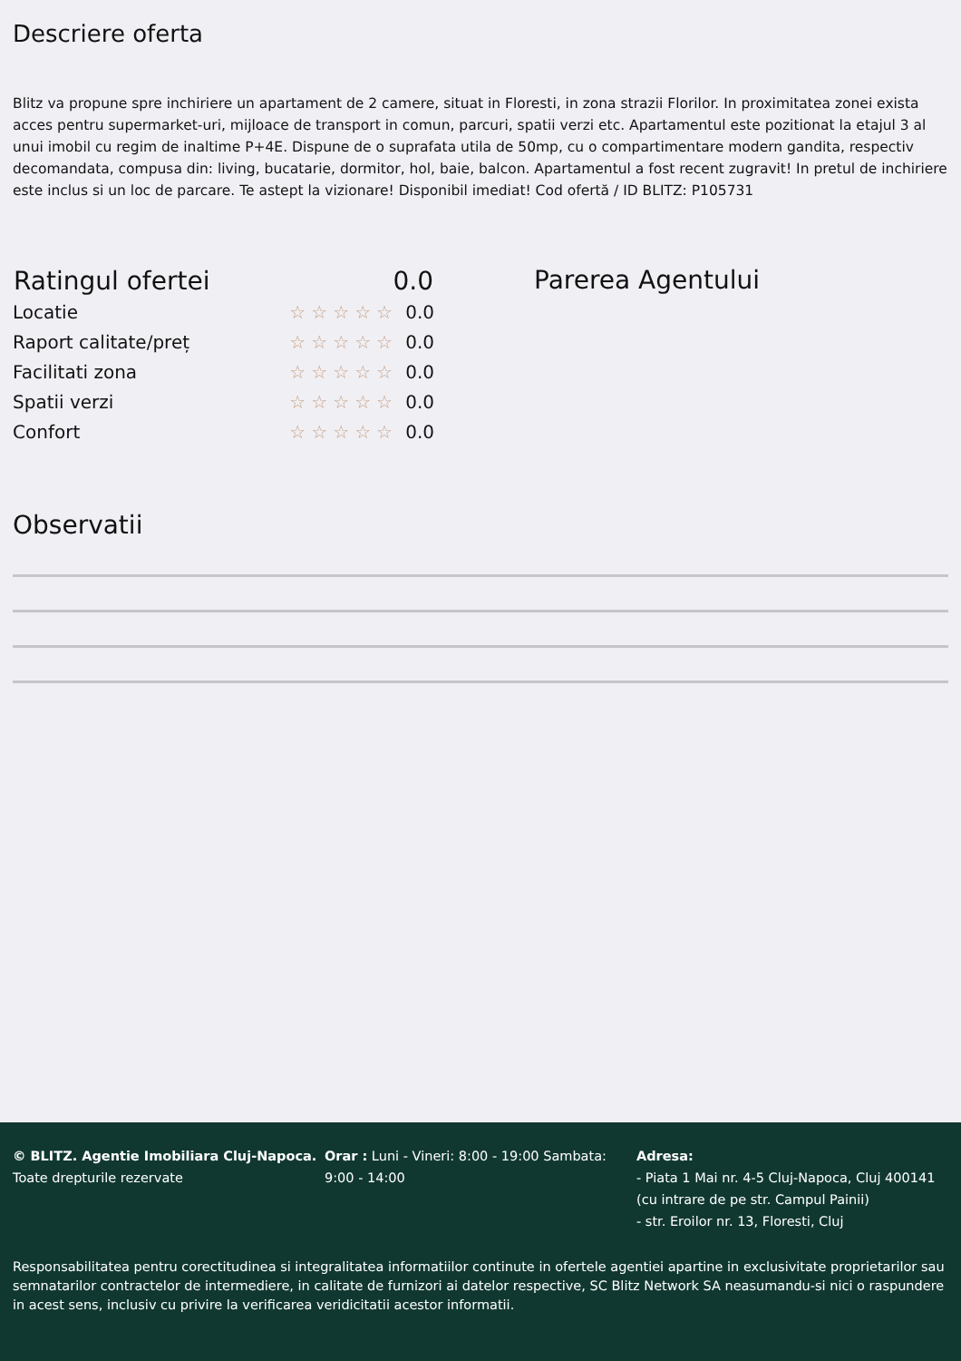Descriere oferta
Blitz va propune spre inchiriere un apartament de 2 camere, situat in Floresti, in zona strazii Florilor. In proximitatea zonei exista acces pentru supermarket-uri, mijloace de transport in comun, parcuri, spatii verzi etc. Apartamentul este pozitionat la etajul 3 al unui imobil cu regim de inaltime P+4E. Dispune de o suprafata utila de 50mp, cu o compartimentare modern gandita, respectiv decomandata, compusa din: living, bucatarie, dormitor, hol, baie, balcon. Apartamentul a fost recent zugravit! In pretul de inchiriere este inclus si un loc de parcare. Te astept la vizionare! Disponibil imediat! Cod ofertă / ID BLITZ: P105731
| Ratingul ofertei | 0.0 | |
| --- | --- | --- |
| Locatie | ☆☆☆☆☆ | 0.0 |
| Raport calitate/preț | ☆☆☆☆☆ | 0.0 |
| Facilitati zona | ☆☆☆☆☆ | 0.0 |
| Spatii verzi | ☆☆☆☆☆ | 0.0 |
| Confort | ☆☆☆☆☆ | 0.0 |
Parerea Agentului
Observatii
© BLITZ. Agentie Imobiliara Cluj-Napoca.
Toate drepturile rezervate
Orar : Luni - Vineri: 8:00 - 19:00 Sambata: 9:00 - 14:00
Adresa:
- Piata 1 Mai nr. 4-5 Cluj-Napoca, Cluj 400141 (cu intrare de pe str. Campul Painii)
- str. Eroilor nr. 13, Floresti, Cluj
Responsabilitatea pentru corectitudinea si integralitatea informatiilor continute in ofertele agentiei apartine in exclusivitate proprietarilor sau semnatarilor contractelor de intermediere, in calitate de furnizori ai datelor respective, SC Blitz Network SA neasumandu-si nici o raspundere in acest sens, inclusiv cu privire la verificarea veridicitatii acestor informatii.